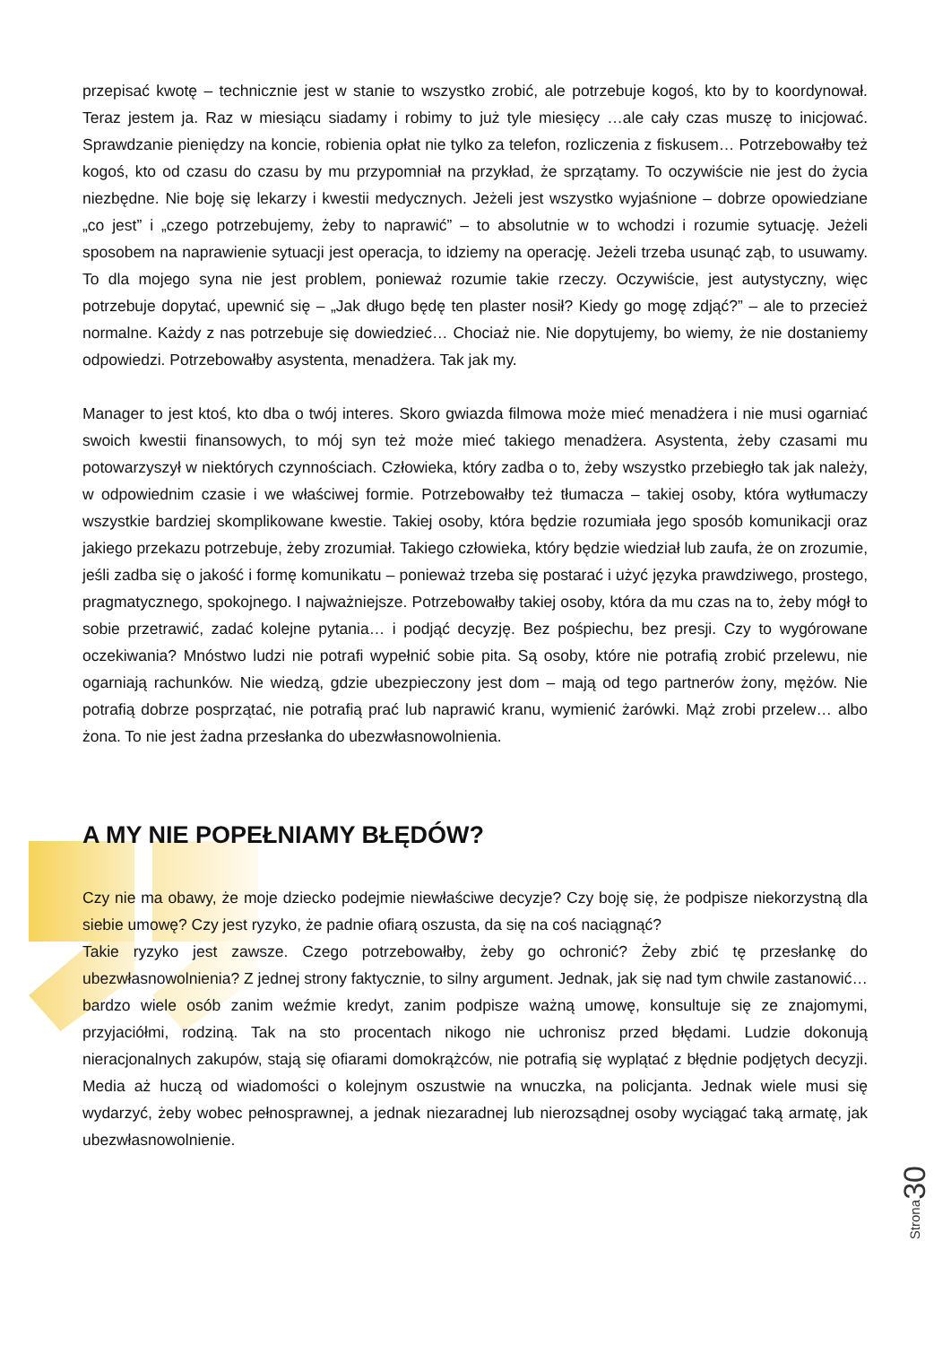przepisać kwotę – technicznie jest w stanie to wszystko zrobić, ale potrzebuje kogoś, kto by to koordynował. Teraz jestem ja. Raz w miesiącu siadamy i robimy to już tyle miesięcy …ale cały czas muszę to inicjować. Sprawdzanie pieniędzy na koncie, robienia opłat nie tylko za telefon, rozliczenia z fiskusem… Potrzebowałby też kogoś, kto od czasu do czasu by mu przypomniał na przykład, że sprzątamy. To oczywiście nie jest do życia niezbędne. Nie boję się lekarzy i kwestii medycznych. Jeżeli jest wszystko wyjaśnione – dobrze opowiedziane „co jest” i „czego potrzebujemy, żeby to naprawić” – to absolutnie w to wchodzi i rozumie sytuację. Jeżeli sposobem na naprawienie sytuacji jest operacja, to idziemy na operację. Jeżeli trzeba usunąć ząb, to usuwamy. To dla mojego syna nie jest problem, ponieważ rozumie takie rzeczy. Oczywiście, jest autystyczny, więc potrzebuje dopytać, upewnić się – „Jak długo będę ten plaster nosił? Kiedy go mogę zdjąć?” – ale to przecież normalne. Każdy z nas potrzebuje się dowiedzieć… Chociaż nie. Nie dopytujemy, bo wiemy, że nie dostaniemy odpowiedzi. Potrzebowałby asystenta, menadżera. Tak jak my.
Manager to jest ktoś, kto dba o twój interes. Skoro gwiazda filmowa może mieć menadżera i nie musi ogarniać swoich kwestii finansowych, to mój syn też może mieć takiego menadżera. Asystenta, żeby czasami mu potowarzyszył w niektórych czynnościach. Człowieka, który zadba o to, żeby wszystko przebiegło tak jak należy, w odpowiednim czasie i we właściwej formie. Potrzebowałby też tłumacza – takiej osoby, która wytłumaczy wszystkie bardziej skomplikowane kwestie. Takiej osoby, która będzie rozumiała jego sposób komunikacji oraz jakiego przekazu potrzebuje, żeby zrozumiał. Takiego człowieka, który będzie wiedział lub zaufa, że on zrozumie, jeśli zadba się o jakość i formę komunikatu – ponieważ trzeba się postarać i użyć języka prawdziwego, prostego, pragmatycznego, spokojnego. I najważniejsze. Potrzebowałby takiej osoby, która da mu czas na to, żeby mógł to sobie przetrawić, zadać kolejne pytania… i podjąć decyzję. Bez pośpiechu, bez presji. Czy to wygórowane oczekiwania? Mnóstwo ludzi nie potrafi wypełnić sobie pita. Są osoby, które nie potrafią zrobić przelewu, nie ogarniają rachunków. Nie wiedzą, gdzie ubezpieczony jest dom – mają od tego partnerów żony, mężów. Nie potrafią dobrze posprzątać, nie potrafią prać lub naprawić kranu, wymienić żarówki. Mąż zrobi przelew… albo żona. To nie jest żadna przesłanka do ubezwłasnowolnienia.
A MY NIE POPEŁNIAMY BŁĘDÓW?
Czy nie ma obawy, że moje dziecko podejmie niewłaściwe decyzje? Czy boję się, że podpisze niekorzystną dla siebie umowę? Czy jest ryzyko, że padnie ofiarą oszusta, da się na coś naciągnąć?
Takie ryzyko jest zawsze. Czego potrzebowałby, żeby go ochronić? Żeby zbić tę przesłankę do ubezwłasnowolnienia? Z jednej strony faktycznie, to silny argument. Jednak, jak się nad tym chwile zastanowić… bardzo wiele osób zanim weźmie kredyt, zanim podpisze ważną umowę, konsultuje się ze znajomymi, przyjaciółmi, rodziną. Tak na sto procentach nikogo nie uchronisz przed błędami. Ludzie dokonują nieracjonalnych zakupów, stają się ofiarami domokrążców, nie potrafią się wyplątać z błędnie podjętych decyzji. Media aż huczą od wiadomości o kolejnym oszustwie na wnuczka, na policjanta. Jednak wiele musi się wydarzyć, żeby wobec pełnosprawnej, a jednak niezaradnej lub nierozsądnej osoby wyciągać taką armatę, jak ubezwłasnowolnienie.
30
Strona